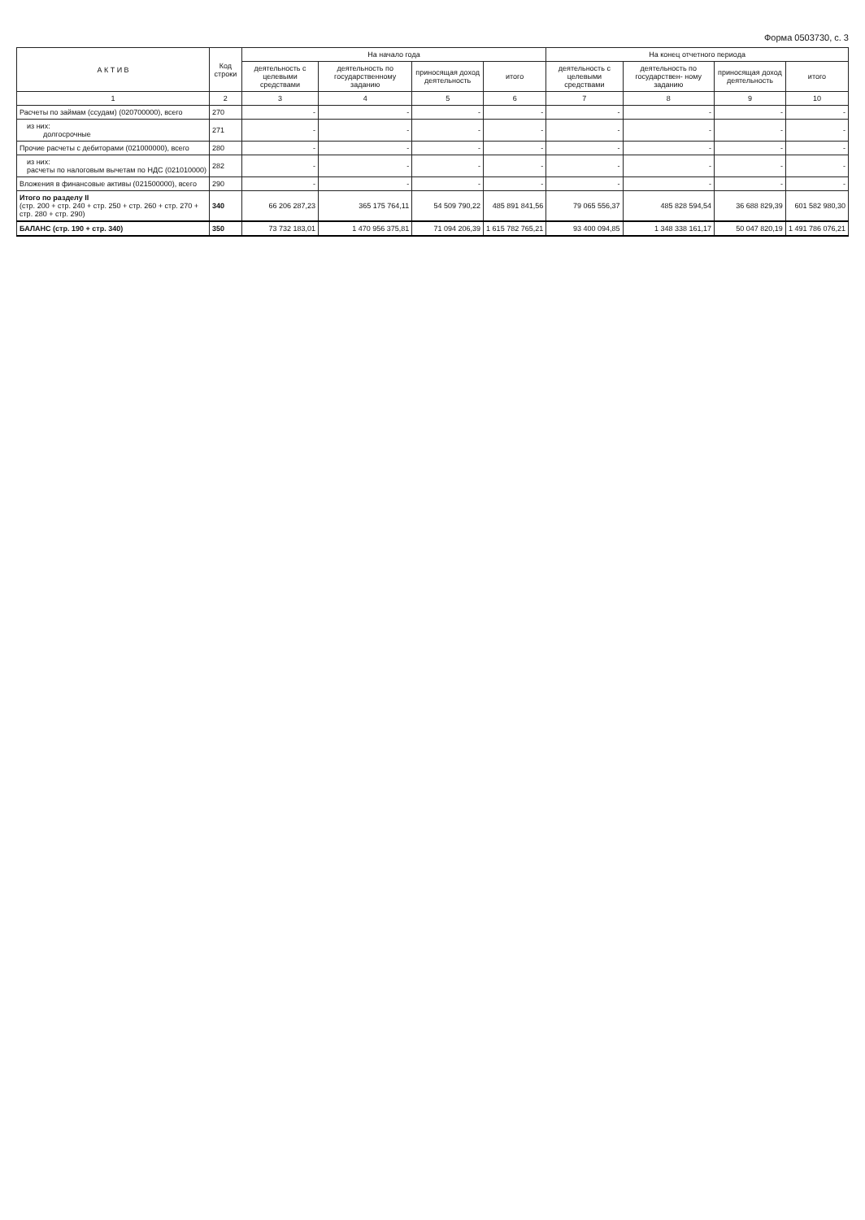Форма 0503730, с. 3
| А К Т И В | Код строки | На начало года | | | | На конец отчетного периода | | | |
| --- | --- | --- | --- | --- | --- | --- | --- | --- | --- |
| | | деятельность с целевыми средствами | деятельность по государственному заданию | приносящая доход деятельность | итого | деятельность с целевыми средствами | деятельность по государствен- ному заданию | приносящая доход деятельность | итого |
| 1 | 2 | 3 | 4 | 5 | 6 | 7 | 8 | 9 | 10 |
| Расчеты по займам (ссудам) (020700000), всего | 270 | - | - | - | - | - | - | - | - |
| из них: долгосрочные | 271 | - | - | - | - | - | - | - | - |
| Прочие расчеты с дебиторами (021000000), всего | 280 | - | - | - | - | - | - | - | - |
| из них: расчеты по налоговым вычетам по НДС (021010000) | 282 | - | - | - | - | - | - | - | - |
| Вложения в финансовые активы (021500000), всего | 290 | - | - | - | - | - | - | - | - |
| Итого по разделу II (стр. 200 + стр. 240 + стр. 250 + стр. 260 + стр. 270 + стр. 280 + стр. 290) | 340 | 66 206 287,23 | 365 175 764,11 | 54 509 790,22 | 485 891 841,56 | 79 065 556,37 | 485 828 594,54 | 36 688 829,39 | 601 582 980,30 |
| БАЛАНС (стр. 190 + стр. 340) | 350 | 73 732 183,01 | 1 470 956 375,81 | 71 094 206,39 | 1 615 782 765,21 | 93 400 094,85 | 1 348 338 161,17 | 50 047 820,19 | 1 491 786 076,21 |